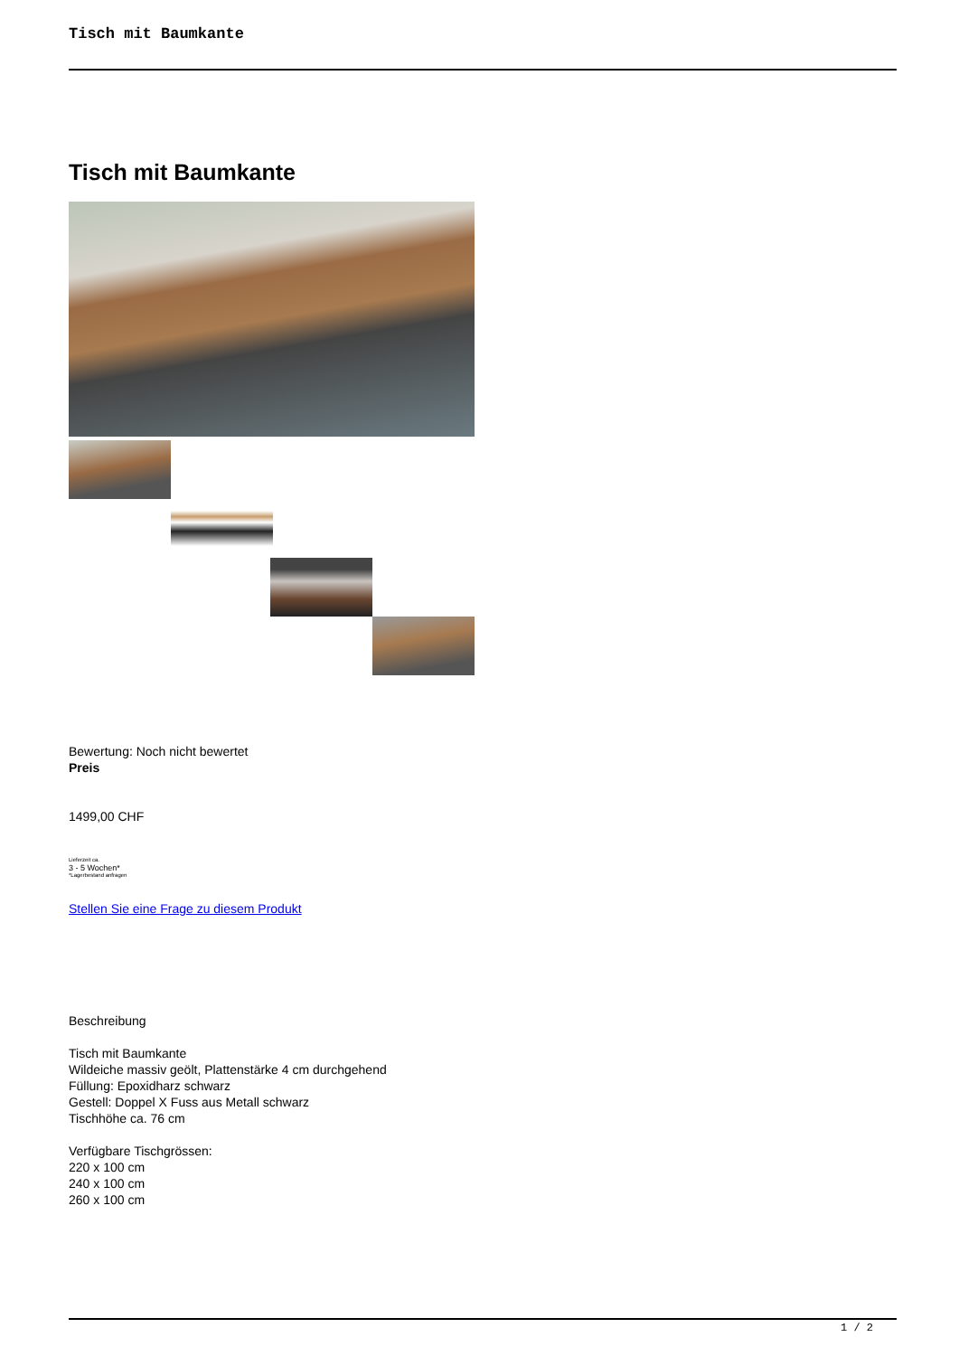Tisch mit Baumkante
Tisch mit Baumkante
Bewertung: Noch nicht bewertet
Preis
1499,00 CHF
Lieferzeit ca.
3 - 5 Wochen*
*Lagerbestand anfragen
Stellen Sie eine Frage zu diesem Produkt
Beschreibung
Tisch mit Baumkante
Wildeiche massiv geölt, Plattenstärke 4 cm durchgehend
Füllung: Epoxidharz schwarz
Gestell: Doppel X Fuss aus Metall schwarz
Tischhöhe ca. 76 cm
Verfügbare Tischgrössen:
220 x 100 cm
240 x 100 cm
260 x 100 cm
1 / 2